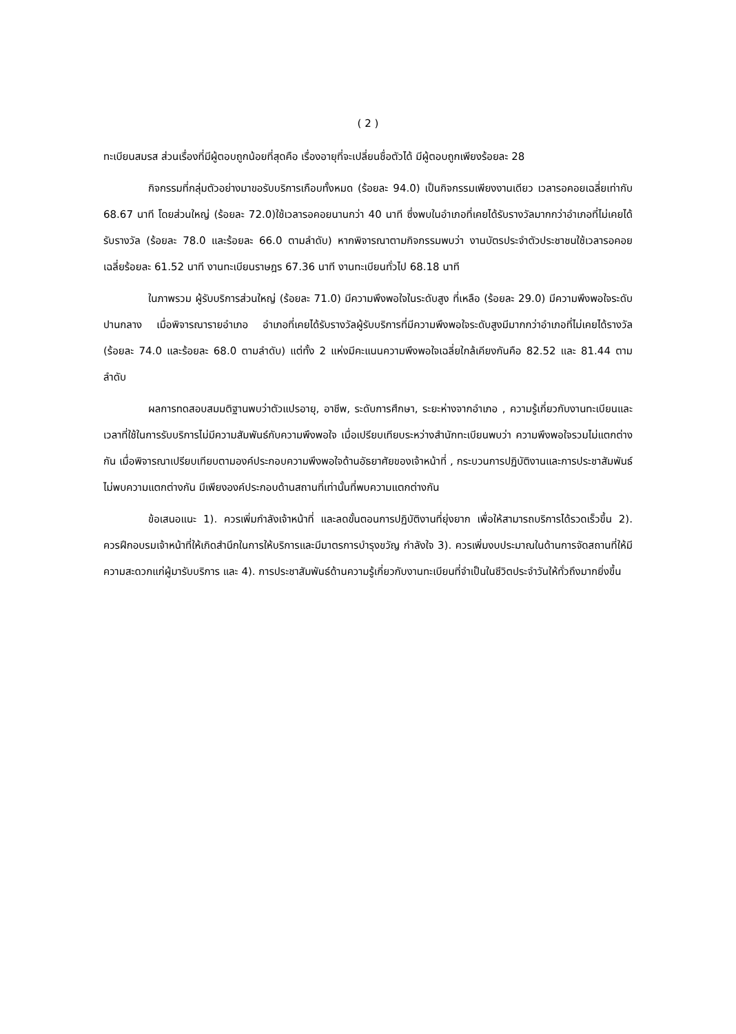( 2 )
ทะเบียนสมรส ส่วนเรื่องที่มีผู้ตอบถูกน้อยที่สุดคือ เรื่องอายุที่จะเปลี่ยนชื่อตัวได้ มีผู้ตอบถูกเพียงร้อยละ 28
กิจกรรมที่กลุ่มตัวอย่างมาขอรับบริการเกือบทั้งหมด (ร้อยละ 94.0) เป็นกิจกรรมเพียงงานเดียว เวลารอคอยเฉลี่ยเท่ากับ 68.67 นาที โดยส่วนใหญ่ (ร้อยละ 72.0)ใช้เวลารอคอยนานกว่า 40 นาที ซึ่งพบในอำเภอที่เคยได้รับรางวัลมากกว่าอำเภอที่ไม่เคยได้รับรางวัล (ร้อยละ 78.0 และร้อยละ 66.0 ตามลำดับ) หากพิจารณาตามกิจกรรมพบว่า งานบัตรประจำตัวประชาชนใช้เวลารอคอยเฉลี่ยร้อยละ 61.52 นาที งานทะเบียนราษฎร 67.36 นาที งานทะเบียนทั่วไป 68.18 นาที
ในภาพรวม ผู้รับบริการส่วนใหญ่ (ร้อยละ 71.0) มีความพึงพอใจในระดับสูง ที่เหลือ (ร้อยละ 29.0) มีความพึงพอใจระดับปานกลาง เมื่อพิจารณารายอำเภอ อำเภอที่เคยได้รับรางวัลผู้รับบริการที่มีความพึงพอใจระดับสูงมีมากกว่าอำเภอที่ไม่เคยได้รางวัล (ร้อยละ 74.0 และร้อยละ 68.0 ตามลำดับ) แต่ทั้ง 2 แห่งมีคะแนนความพึงพอใจเฉลี่ยใกล้เคียงกันคือ 82.52 และ 81.44 ตามลำดับ
ผลการทดสอบสมมติฐานพบว่าตัวแปรอายุ, อาชีพ, ระดับการศึกษา, ระยะห่างจากอำเภอ , ความรู้เกี่ยวกับงานทะเบียนและเวลาที่ใช้ในการรับบริการไม่มีความสัมพันธ์กับความพึงพอใจ เมื่อเปรียบเทียบระหว่างสำนักทะเบียนพบว่า ความพึงพอใจรวมไม่แตกต่างกัน เมื่อพิจารณาเปรียบเทียบตามองค์ประกอบความพึงพอใจด้านอัธยาศัยของเจ้าหน้าที่ , กระบวนการปฏิบัติงานและการประชาสัมพันธ์ไม่พบความแตกต่างกัน มีเพียงองค์ประกอบด้านสถานที่เท่านั้นที่พบความแตกต่างกัน
ข้อเสนอแนะ 1). ควรเพิ่มกำลังเจ้าหน้าที่ และลดขั้นตอนการปฏิบัติงานที่ยุ่งยาก เพื่อให้สามารถบริการได้รวดเร็วขึ้น 2). ควรฝึกอบรมเจ้าหน้าที่ให้เกิดสำนึกในการให้บริการและมีมาตรการบำรุงขวัญ กำลังใจ 3). ควรเพิ่มงบประมาณในด้านการจัดสถานที่ให้มีความสะดวกแก่ผู้มารับบริการ และ 4). การประชาสัมพันธ์ด้านความรู้เกี่ยวกับงานทะเบียนที่จำเป็นในชีวิตประจำวันให้ทั่วถึงมากยิ่งขึ้น